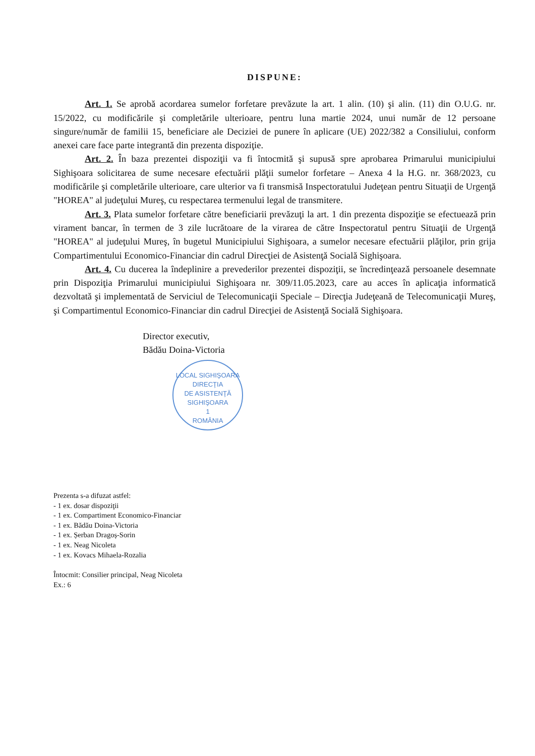DISPUNE:
Art. 1. Se aprobă acordarea sumelor forfetare prevăzute la art. 1 alin. (10) şi alin. (11) din O.U.G. nr. 15/2022, cu modificările şi completările ulterioare, pentru luna martie 2024, unui număr de 12 persoane singure/număr de familii 15, beneficiare ale Deciziei de punere în aplicare (UE) 2022/382 a Consiliului, conform anexei care face parte integrantă din prezenta dispoziţie.
Art. 2. În baza prezentei dispoziţii va fi întocmită şi supusă spre aprobarea Primarului municipiului Sighişoara solicitarea de sume necesare efectuării plăţii sumelor forfetare – Anexa 4 la H.G. nr. 368/2023, cu modificările şi completările ulterioare, care ulterior va fi transmisă Inspectoratului Judeţean pentru Situaţii de Urgenţă "HOREA" al judeţului Mureş, cu respectarea termenului legal de transmitere.
Art. 3. Plata sumelor forfetare către beneficiarii prevăzuţi la art. 1 din prezenta dispoziţie se efectuează prin virament bancar, în termen de 3 zile lucrătoare de la virarea de către Inspectoratul pentru Situaţii de Urgenţă "HOREA" al judeţului Mureş, în bugetul Municipiului Sighişoara, a sumelor necesare efectuării plăţilor, prin grija Compartimentului Economico-Financiar din cadrul Direcţiei de Asistenţă Socială Sighişoara.
Art. 4. Cu ducerea la îndeplinire a prevederilor prezentei dispoziţii, se încredinţează persoanele desemnate prin Dispoziţia Primarului municipiului Sighişoara nr. 309/11.05.2023, care au acces în aplicaţia informatică dezvoltată şi implementată de Serviciul de Telecomunicaţii Speciale – Direcţia Judeţeană de Telecomunicaţii Mureş, şi Compartimentul Economico-Financiar din cadrul Direcţiei de Asistenţă Socială Sighişoara.
Director executiv,
Bădău Doina-Victoria
LOCAL SIGHIŞOARA
DIRECŢIA
DE ASISTENŢĂ
SIGHIŞOARA
1
ROMÂNIA
Prezenta s-a difuzat astfel:
- 1 ex. dosar dispoziţii
- 1 ex. Compartiment Economico-Financiar
- 1 ex. Bădău Doina-Victoria
- 1 ex. Șerban Dragoș-Sorin
- 1 ex. Neag Nicoleta
- 1 ex. Kovacs Mihaela-Rozalia
Întocmit: Consilier principal, Neag Nicoleta
Ex.: 6